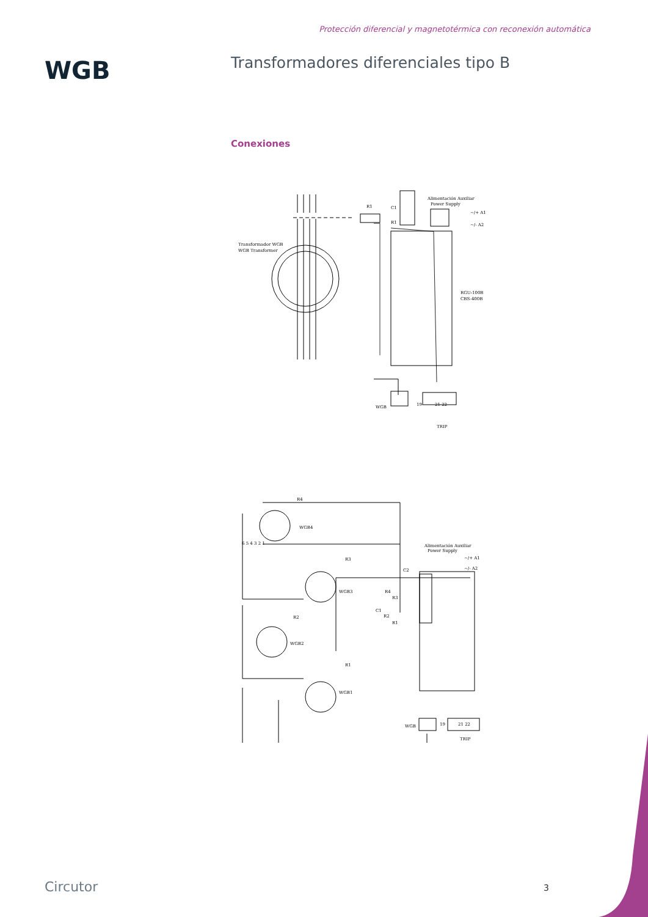Protección diferencial y magnetotérmica con reconexión automática
WGB
Transformadores diferenciales tipo B
Conexiones
Transformador WGB
WGB Transformer
R1
C1
R1
Alimentación Auxiliar
Power Supply
~/+ A1
~/- A2
RGU-100B
CBS-400B
WGB
19
21 22
TRIP
R4
WGB4
R3
WGB3
R2
WGB2
R1
WGB1
R4
R3
C1
R2
R1
C2
6 5 4 3 2 1
Alimentación Auxiliar
Power Supply
~/+ A1
~/- A2
WGB
19
21 22
TRIP
Circutor 3